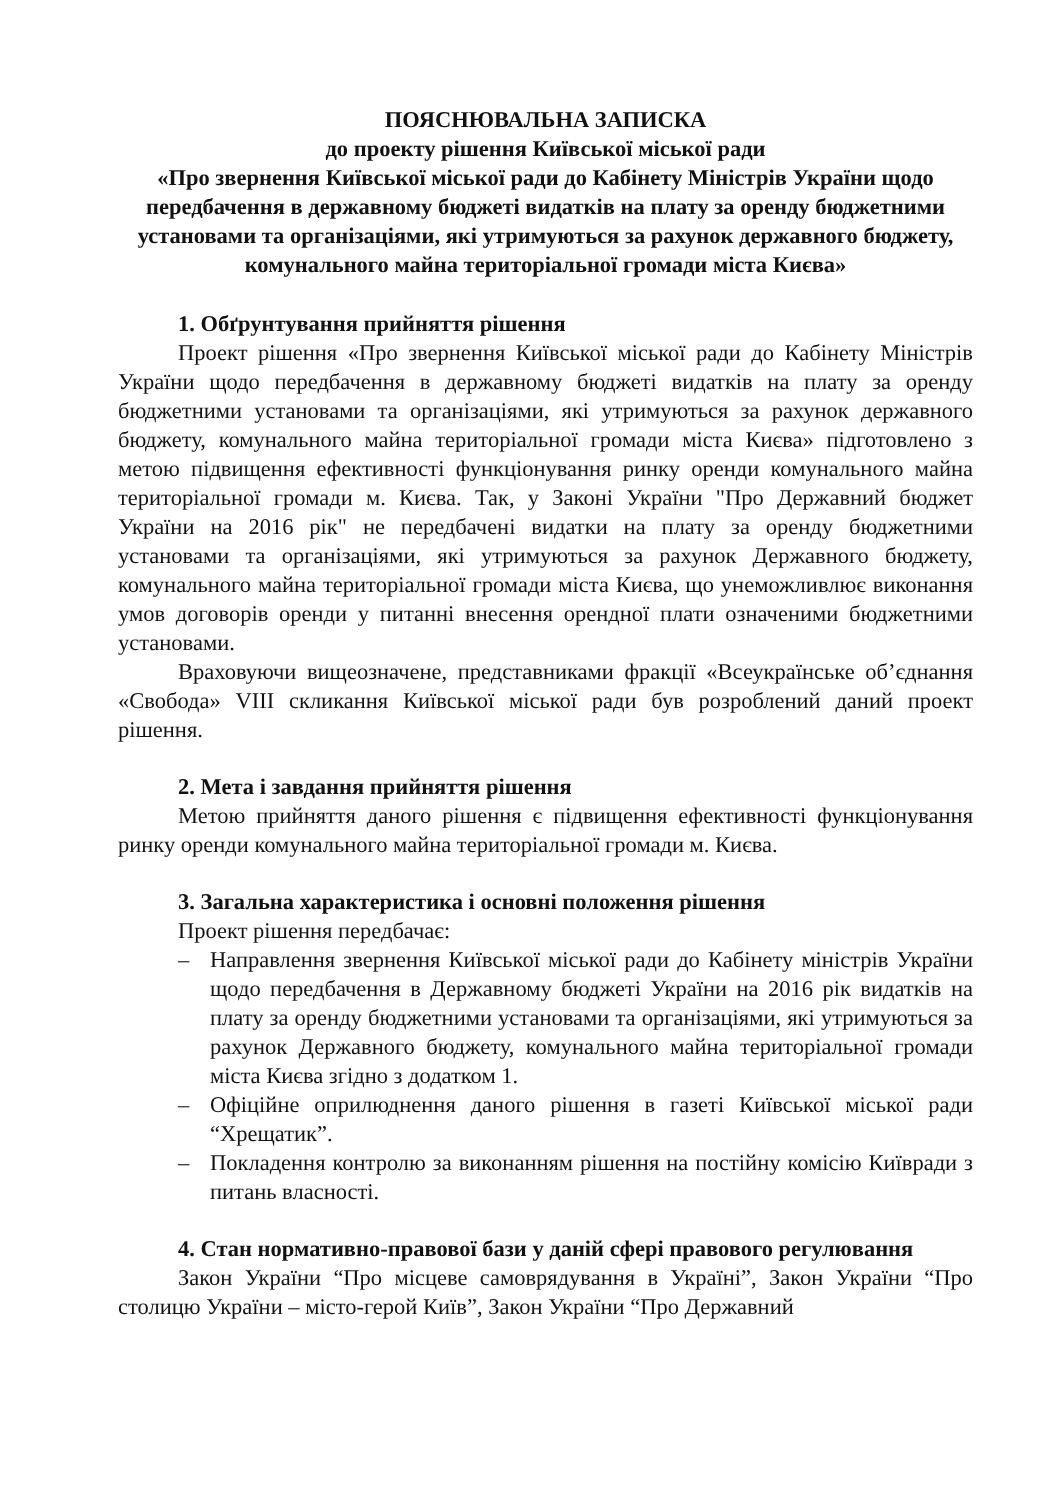ПОЯСНЮВАЛЬНА ЗАПИСКА
до проекту рішення Київської міської ради
«Про звернення Київської міської ради до Кабінету Міністрів України щодо передбачення в державному бюджеті видатків на плату за оренду бюджетними установами та організаціями, які утримуються за рахунок державного бюджету, комунального майна територіальної громади міста Києва»
1. Обґрунтування прийняття рішення
Проект рішення «Про звернення Київської міської ради до Кабінету Міністрів України щодо передбачення в державному бюджеті видатків на плату за оренду бюджетними установами та організаціями, які утримуються за рахунок державного бюджету, комунального майна територіальної громади міста Києва» підготовлено з метою підвищення ефективності функціонування ринку оренди комунального майна територіальної громади м. Києва. Так, у Законі України "Про Державний бюджет України на 2016 рік" не передбачені видатки на плату за оренду бюджетними установами та організаціями, які утримуються за рахунок Державного бюджету, комунального майна територіальної громади міста Києва, що унеможливлює виконання умов договорів оренди у питанні внесення орендної плати означеними бюджетними установами.
Враховуючи вищеозначене, представниками фракції «Всеукраїнське об’єднання «Свобода» VIII скликання Київської міської ради був розроблений даний проект рішення.
2. Мета і завдання прийняття рішення
Метою прийняття даного рішення є підвищення ефективності функціонування ринку оренди комунального майна територіальної громади м. Києва.
3. Загальна характеристика і основні положення рішення
Проект рішення передбачає:
– Направлення звернення Київської міської ради до Кабінету міністрів України щодо передбачення в Державному бюджеті України на 2016 рік видатків на плату за оренду бюджетними установами та організаціями, які утримуються за рахунок Державного бюджету, комунального майна територіальної громади міста Києва згідно з додатком 1.
– Офіційне оприлюднення даного рішення в газеті Київської міської ради “Хрещатик”.
– Покладення контролю за виконанням рішення на постійну комісію Київради з питань власності.
4. Стан нормативно-правової бази у даній сфері правового регулювання
Закон України “Про місцеве самоврядування в Україні”, Закон України “Про столицю України – місто-герой Київ”, Закон України “Про Державний